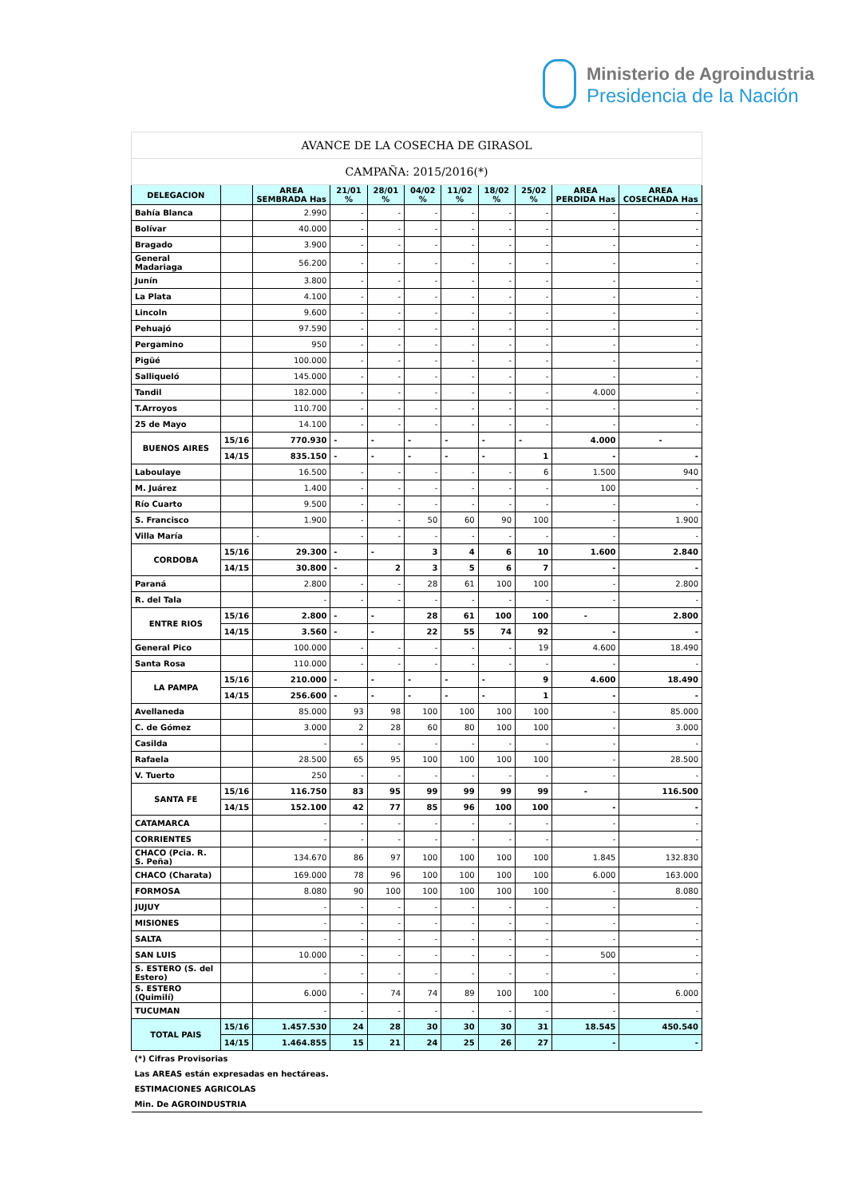Ministerio de Agroindustria
Presidencia de la Nación
| AVANCE DE LA COSECHA DE GIRASOL | | | | | | | | | | |
| CAMPAÑA: 2015/2016(*) | | | | | | | | | | |
| DELEGACION | | AREA SEMBRADA Has | 21/01 % | 28/01 % | 04/02 % | 11/02 % | 18/02 % | 25/02 % | AREA PERDIDA Has | AREA COSECHADA Has |
| Bahía Blanca | | 2.990 | - | - | - | - | - | - | - | - |
| Bolívar | | 40.000 | - | - | - | - | - | - | - | - |
| Bragado | | 3.900 | - | - | - | - | - | - | - | - |
| General Madariaga | | 56.200 | - | - | - | - | - | - | - | - |
| Junín | | 3.800 | - | - | - | - | - | - | - | - |
| La Plata | | 4.100 | - | - | - | - | - | - | - | - |
| Lincoln | | 9.600 | - | - | - | - | - | - | - | - |
| Pehuajó | | 97.590 | - | - | - | - | - | - | - | - |
| Pergamino | | 950 | - | - | - | - | - | - | - | - |
| Pigüé | | 100.000 | - | - | - | - | - | - | - | - |
| Salliqueló | | 145.000 | - | - | - | - | - | - | - | - |
| Tandil | | 182.000 | - | - | - | - | - | - | 4.000 | - |
| T.Arroyos | | 110.700 | - | - | - | - | - | - | - | - |
| 25 de Mayo | | 14.100 | - | - | - | - | - | - | - | - |
| BUENOS AIRES | 15/16 | 770.930 | - | - | - | - | - | - | 4.000 | - |
| | 14/15 | 835.150 | - | - | - | - | - | 1 | - | - |
| Laboulaye | | 16.500 | - | - | - | - | - | 6 | 1.500 | 940 |
| M. Juárez | | 1.400 | - | - | - | - | - | - | 100 | - |
| Río Cuarto | | 9.500 | - | - | - | - | - | - | - | - |
| S. Francisco | | 1.900 | - | - | 50 | 60 | 90 | 100 | - | 1.900 |
| Villa María | | - | - | - | - | - | - | - | - | - |
| CORDOBA | 15/16 | 29.300 | - | - | 3 | 4 | 6 | 10 | 1.600 | 2.840 |
| | 14/15 | 30.800 | - | 2 | 3 | 5 | 6 | 7 | - | - |
| Paraná | | 2.800 | - | - | 28 | 61 | 100 | 100 | - | 2.800 |
| R. del Tala | | - | - | - | - | - | - | - | - | - |
| ENTRE RIOS | 15/16 | 2.800 | - | - | 28 | 61 | 100 | 100 | - | 2.800 |
| | 14/15 | 3.560 | - | - | 22 | 55 | 74 | 92 | - | - |
| General Pico | | 100.000 | - | - | - | - | - | 19 | 4.600 | 18.490 |
| Santa Rosa | | 110.000 | - | - | - | - | - | - | - | - |
| LA PAMPA | 15/16 | 210.000 | - | - | - | - | - | 9 | 4.600 | 18.490 |
| | 14/15 | 256.600 | - | - | - | - | - | 1 | - | - |
| Avellaneda | | 85.000 | 93 | 98 | 100 | 100 | 100 | 100 | - | 85.000 |
| C. de Gómez | | 3.000 | 2 | 28 | 60 | 80 | 100 | 100 | - | 3.000 |
| Casilda | | - | - | - | - | - | - | - | - | - |
| Rafaela | | 28.500 | 65 | 95 | 100 | 100 | 100 | 100 | - | 28.500 |
| V. Tuerto | | 250 | - | - | - | - | - | - | - | - |
| SANTA FE | 15/16 | 116.750 | 83 | 95 | 99 | 99 | 99 | 99 | - | 116.500 |
| | 14/15 | 152.100 | 42 | 77 | 85 | 96 | 100 | 100 | - | - |
| CATAMARCA | | - | - | - | - | - | - | - | - | - |
| CORRIENTES | | - | - | - | - | - | - | - | - | - |
| CHACO (Pcia. R. S. Peña) | | 134.670 | 86 | 97 | 100 | 100 | 100 | 100 | 1.845 | 132.830 |
| CHACO (Charata) | | 169.000 | 78 | 96 | 100 | 100 | 100 | 100 | 6.000 | 163.000 |
| FORMOSA | | 8.080 | 90 | 100 | 100 | 100 | 100 | 100 | - | 8.080 |
| JUJUY | | - | - | - | - | - | - | - | - | - |
| MISIONES | | - | - | - | - | - | - | - | - | - |
| SALTA | | - | - | - | - | - | - | - | - | - |
| SAN LUIS | | 10.000 | - | - | - | - | - | - | 500 | - |
| S. ESTERO (S. del Estero) | | - | - | - | - | - | - | - | - | - |
| S. ESTERO (Quimilí) | | 6.000 | - | 74 | 74 | 89 | 100 | 100 | - | 6.000 |
| TUCUMAN | | - | - | - | - | - | - | - | - | - |
| TOTAL PAIS | 15/16 | 1.457.530 | 24 | 28 | 30 | 30 | 30 | 31 | 18.545 | 450.540 |
| | 14/15 | 1.464.855 | 15 | 21 | 24 | 25 | 26 | 27 | - | - |
| (*) Cifras Provisorias | | | | | | | | | | |
| Las AREAS están expresadas en hectáreas. | | | | | | | | | | |
| ESTIMACIONES AGRICOLAS | | | | | | | | | | |
| Min. De AGROINDUSTRIA | | | | | | | | | | |